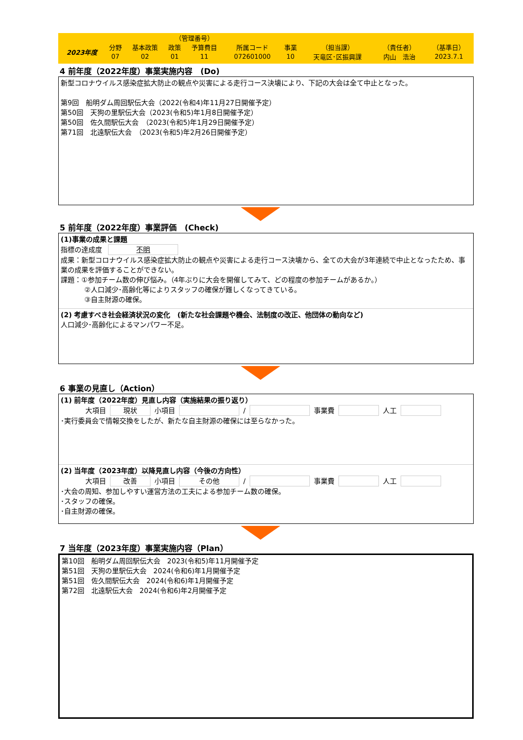| | | | （管理番号） | | | | | | |
| 2023年度 | 分野 | 基本政策 | 政策 | 予算費目 | 所属コード | 事業 | （担当課） | （責任者） | （基準日） |
| | 07 | 02 | 01 | 11 | 072601000 | 10 | 天竜区･区振興課 | 内山 浩治 | 2023.7.1 |
4 前年度（2022年度）事業実施内容　(Do)
新型コロナウイルス感染症拡大防止の観点や災害による走行コース決壊により、下記の大会は全て中止となった。
第9回　船明ダム周回駅伝大会（2022(令和4)年11月27日開催予定）
第50回　天狗の里駅伝大会（2023(令和5)年1月8日開催予定）
第50回　佐久間駅伝大会　（2023(令和5)年1月29日開催予定）
第71回　北遠駅伝大会　（2023(令和5)年2月26日開催予定）
5 前年度（2022年度）事業評価　(Check)
(1)事業の成果と課題
指標の達成度 不明
成果：新型コロナウイルス感染症拡大防止の観点や災害による走行コース決壊から、全ての大会が3年連続で中止となったため、事業の成果を評価することができない。
課題：①参加チーム数の伸び悩み。（4年ぶりに大会を開催してみて、どの程度の参加チームがあるか。）
②人口減少･高齢化等によりスタッフの確保が難しくなってきている。
③自主財源の確保。
(2) 考慮すべき社会経済状況の変化　(新たな社会課題や機会、法制度の改正、他団体の動向など)
人口減少･高齢化によるマンパワー不足。
6 事業の見直し（Action）
(1) 前年度（2022年度）見直し内容（実施結果の振り返り）
大項目 現状 小項目 / 事業費 人工
･実行委員会で情報交換をしたが、新たな自主財源の確保には至らなかった。
(2) 当年度（2023年度）以降見直し内容（今後の方向性）
大項目 改善 小項目 その他 / 事業費 人工
･大会の周知、参加しやすい運営方法の工夫による参加チーム数の確保。
･スタッフの確保。
･自主財源の確保。
7 当年度（2023年度）事業実施内容（Plan）
第10回　船明ダム周回駅伝大会　2023(令和5)年11月開催予定
第51回　天狗の里駅伝大会　2024(令和6)年1月開催予定
第51回　佐久間駅伝大会　2024(令和6)年1月開催予定
第72回　北遠駅伝大会　2024(令和6)年2月開催予定